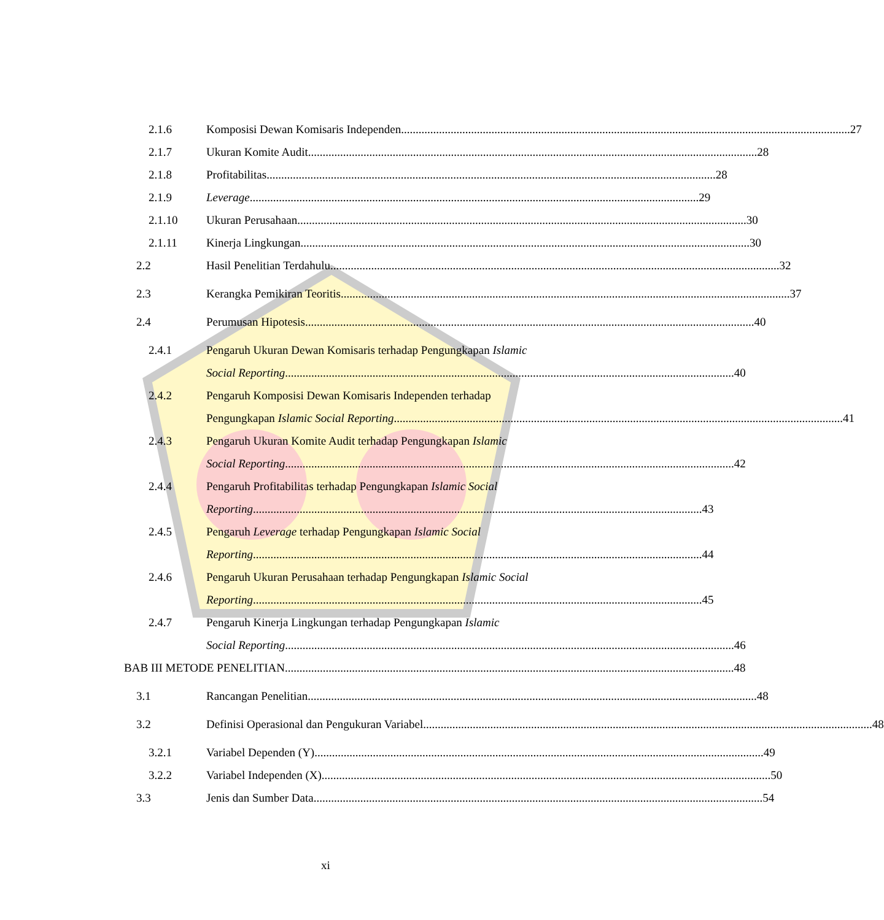2.1.6 Komposisi Dewan Komisaris Independen 27
2.1.7 Ukuran Komite Audit 28
2.1.8 Profitabilitas 28
2.1.9 Leverage 29
2.1.10 Ukuran Perusahaan 30
2.1.11 Kinerja Lingkungan 30
2.2 Hasil Penelitian Terdahulu 32
2.3 Kerangka Pemikiran Teoritis 37
2.4 Perumusan Hipotesis 40
2.4.1 Pengaruh Ukuran Dewan Komisaris terhadap Pengungkapan Islamic
Social Reporting 40
2.4.2 Pengaruh Komposisi Dewan Komisaris Independen terhadap
Pengungkapan Islamic Social Reporting 41
2.4.3 Pengaruh Ukuran Komite Audit terhadap Pengungkapan Islamic
Social Reporting 42
2.4.4 Pengaruh Profitabilitas terhadap Pengungkapan Islamic Social
Reporting 43
2.4.5 Pengaruh Leverage terhadap Pengungkapan Islamic Social
Reporting 44
2.4.6 Pengaruh Ukuran Perusahaan terhadap Pengungkapan Islamic Social
Reporting 45
2.4.7 Pengaruh Kinerja Lingkungan terhadap Pengungkapan Islamic
Social Reporting 46
BAB III METODE PENELITIAN 48
3.1 Rancangan Penelitian 48
3.2 Definisi Operasional dan Pengukuran Variabel 48
3.2.1 Variabel Dependen (Y) 49
3.2.2 Variabel Independen (X) 50
3.3 Jenis dan Sumber Data 54
xi